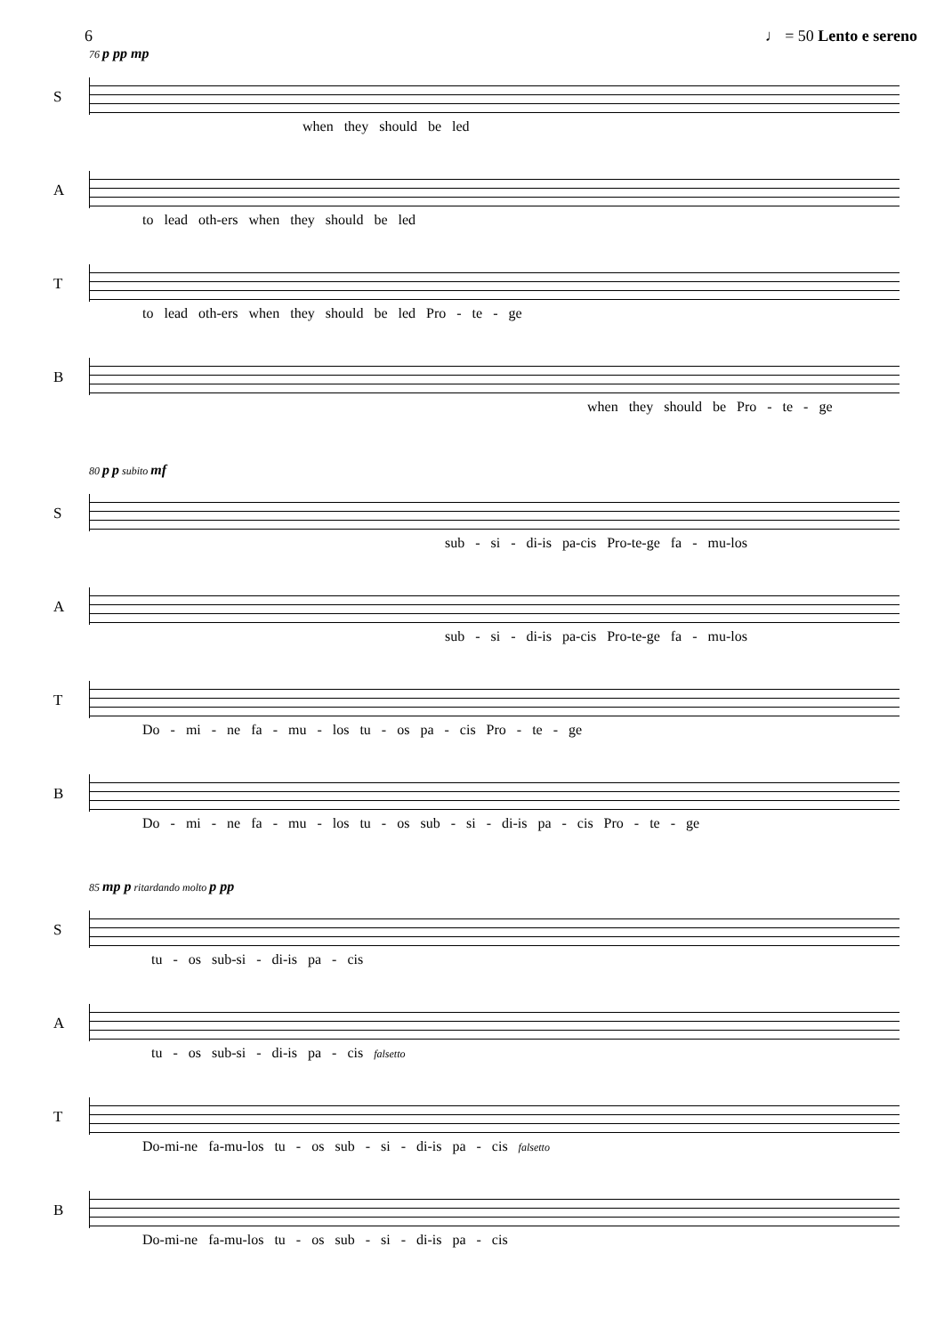6 ♩ = 50 Lento e sereno
76 p pp mp
S
when they should be led
A
to lead oth-ers when they should be led
T
to lead oth-ers when they should be led Pro - te - ge
B
when they should be Pro - te - ge
80 p p subito mf
S
sub - si - di-is pa-cis Pro-te-ge fa - mu-los
A
sub - si - di-is pa-cis Pro-te-ge fa - mu-los
T
Do - mi - ne fa - mu - los tu - os pa - cis Pro - te - ge
B
Do - mi - ne fa - mu - los tu - os sub - si - di-is pa - cis Pro - te - ge
85 mp p ritardando molto p pp
S
tu - os sub-si - di-is pa - cis
A
tu - os sub-si - di-is pa - cis falsetto
T
Do-mi-ne fa-mu-los tu - os sub - si - di-is pa - cis falsetto
B
Do-mi-ne fa-mu-los tu - os sub - si - di-is pa - cis